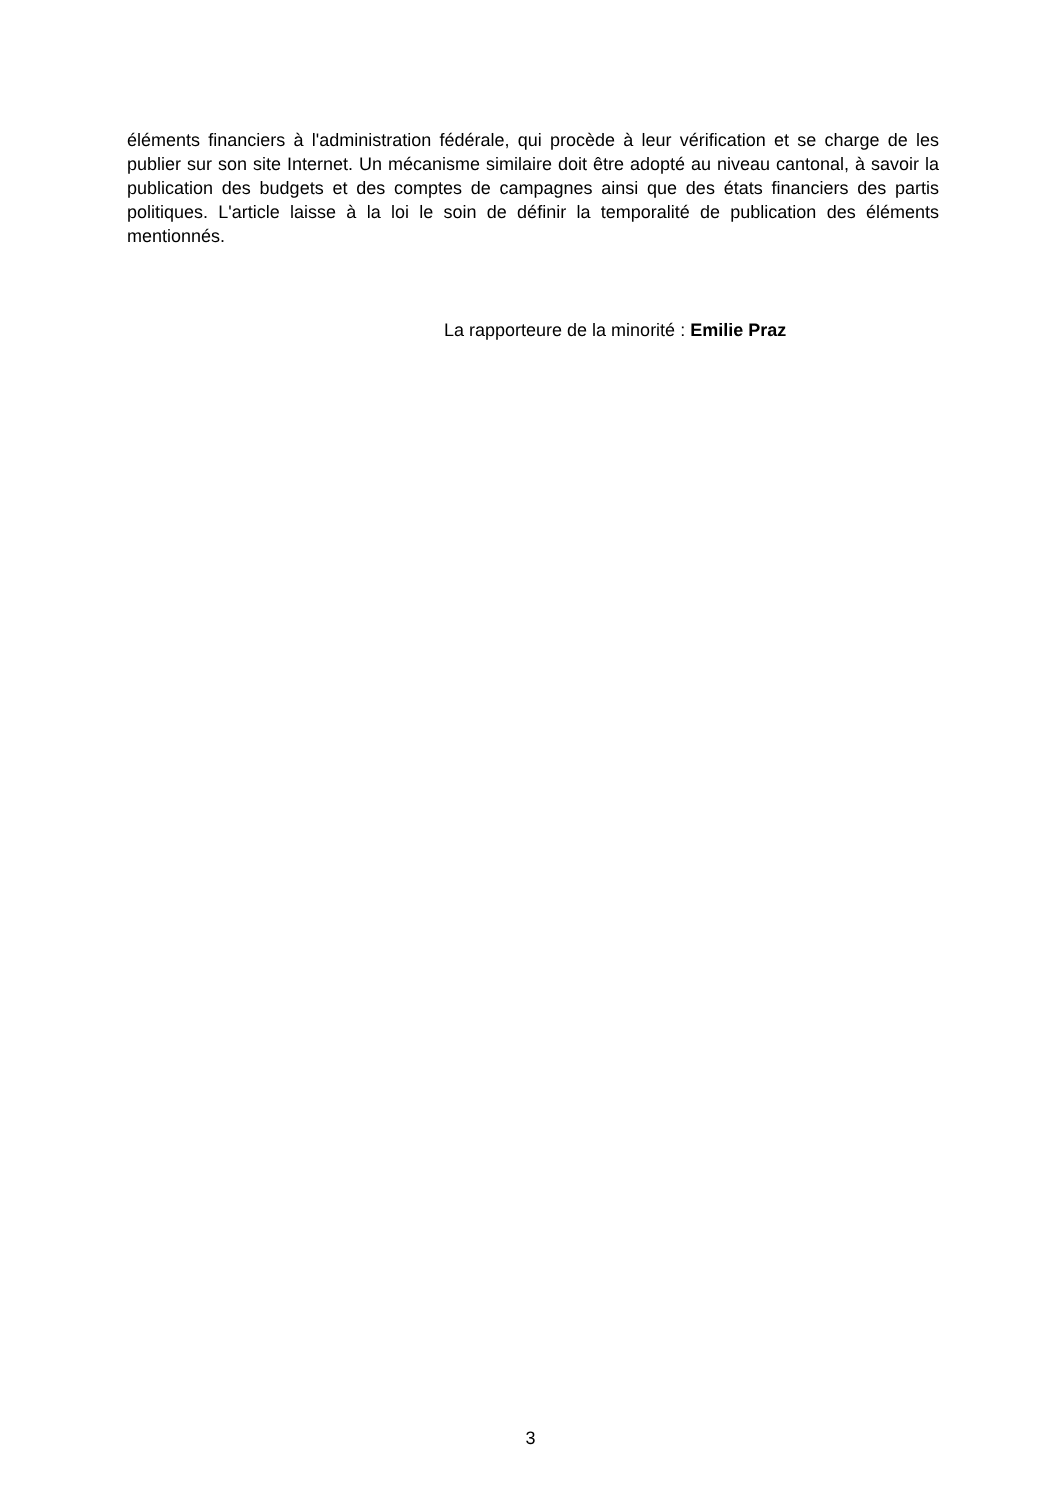éléments financiers à l'administration fédérale, qui procède à leur vérification et se charge de les publier sur son site Internet. Un mécanisme similaire doit être adopté au niveau cantonal, à savoir la publication des budgets et des comptes de campagnes ainsi que des états financiers des partis politiques. L'article laisse à la loi le soin de définir la temporalité de publication des éléments mentionnés.
La rapporteure de la minorité : Emilie Praz
3